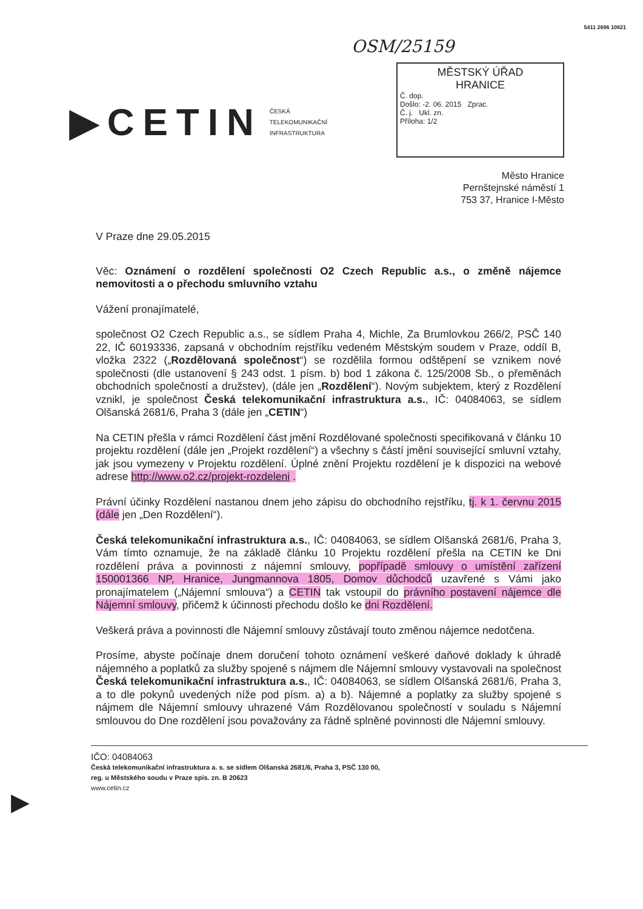5411 2696 10821
OSM/25159
▶CETIN ČESKÁ
TELEKOMUNIKAČNÍ
INFRASTRUKTURA
MĚSTSKÝ ÚŘAD
HRANICE
Č. dop.
Došlo: -2. 06. 2015 Zprac.
Č. j. Ukl. zn.
Příloha: 1/2
Město Hranice
Pernštejnské náměstí 1
753 37, Hranice I-Město
V Praze dne 29.05.2015
Věc: Oznámení o rozdělení společnosti O2 Czech Republic a.s., o změně nájemce nemovitosti a o přechodu smluvního vztahu
Vážení pronajímatelé,
společnost O2 Czech Republic a.s., se sídlem Praha 4, Michle, Za Brumlovkou 266/2, PSČ 140 22, IČ 60193336, zapsaná v obchodním rejstříku vedeném Městským soudem v Praze, oddíl B, vložka 2322 („Rozdělovaná společnost“) se rozdělila formou odštěpení se vznikem nové společnosti (dle ustanovení § 243 odst. 1 písm. b) bod 1 zákona č. 125/2008 Sb., o přeměnách obchodních společností a družstev), (dále jen „Rozdělení“). Novým subjektem, který z Rozdělení vznikl, je společnost Česká telekomunikační infrastruktura a.s., IČ: 04084063, se sídlem Olšanská 2681/6, Praha 3 (dále jen „CETIN“)
Na CETIN přešla v rámci Rozdělení část jmění Rozdělované společnosti specifikovaná v článku 10 projektu rozdělení (dále jen „Projekt rozdělení“) a všechny s částí jmění související smluvní vztahy, jak jsou vymezeny v Projektu rozdělení. Úplné znění Projektu rozdělení je k dispozici na webové adrese http://www.o2.cz/projekt-rozdeleni .
Právní účinky Rozdělení nastanou dnem jeho zápisu do obchodního rejstříku, tj. k 1. červnu 2015 (dále jen „Den Rozdělení“).
Česká telekomunikační infrastruktura a.s., IČ: 04084063, se sídlem Olšanská 2681/6, Praha 3, Vám tímto oznamuje, že na základě článku 10 Projektu rozdělení přešla na CETIN ke Dni rozdělení práva a povinnosti z nájemní smlouvy, popřípadě smlouvy o umístění zařízení 150001366 NP, Hranice, Jungmannova 1805, Domov důchodců uzavřené s Vámi jako pronajímatelem („Nájemní smlouva“) a CETIN tak vstoupil do právního postavení nájemce dle Nájemní smlouvy, přičemž k účinnosti přechodu došlo ke dni Rozdělení.
Veškerá práva a povinnosti dle Nájemní smlouvy zůstávají touto změnou nájemce nedotčena.
Prosíme, abyste počínaje dnem doručení tohoto oznámení veškeré daňové doklady k úhradě nájemného a poplatků za služby spojené s nájmem dle Nájemní smlouvy vystavovali na společnost Česká telekomunikační infrastruktura a.s., IČ: 04084063, se sídlem Olšanská 2681/6, Praha 3, a to dle pokynů uvedených níže pod písm. a) a b). Nájemné a poplatky za služby spojené s nájmem dle Nájemní smlouvy uhrazené Vám Rozdělovanou společností v souladu s Nájemní smlouvou do Dne rozdělení jsou považovány za řádně splněné povinnosti dle Nájemní smlouvy.
▶
IČO: 04084063
Česká telekomunikační infrastruktura a. s. se sídlem Olšanská 2681/6, Praha 3, PSČ 130 00,
reg. u Městského soudu v Praze spis. zn. B 20623
www.cetin.cz